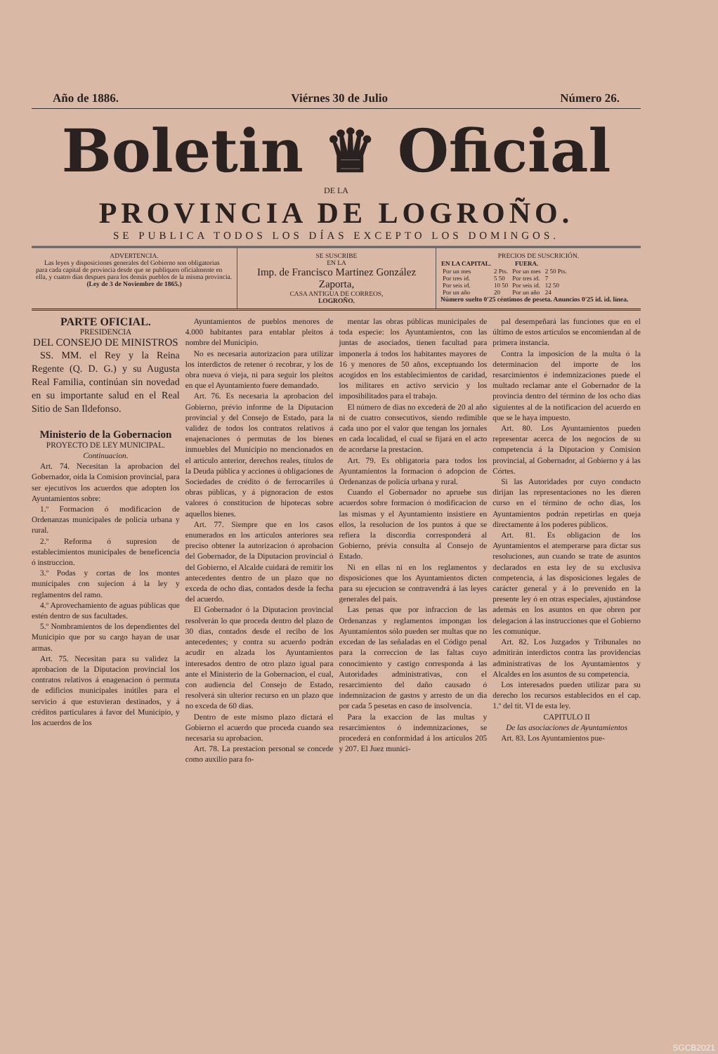Año de 1886. Viérnes 30 de Julio Número 26.
Boletin ♛ Oficial
DE LA
PROVINCIA DE LOGROÑO.
SE PUBLICA TODOS LOS DÍAS EXCEPTO LOS DOMINGOS.
ADVERTENCIA.
Las leyes y disposiciones generales del Gobierno son obligatorias para cada capital de provincia desde que se publiquen oficialmente en ella, y cuatro días despues para los demás pueblos de la misma provincia.
(Ley de 3 de Noviembre de 1865.)
SE SUSCRIBE
EN LA
Imp. de Francisco Martinez González Zaporta,
CASA ANTIGUA DE CORREOS,
LOGROÑO.
PRECIOS DE SUSCRICIÓN.
| EN LA CAPITAL. | | FUERA. | |
| --- | --- | --- | --- |
| Por un mes | 2 Pts. | Por un mes | 2 50 Pts. |
| Por tres id. | 5 50 | Por tres id. | 7 |
| Por seis id. | 10 50 | Por seis id. | 12 50 |
| Por un año | 20 | Por un año | 24 |
Número suelto 0'25 céntimos de peseta. Anuncios 0'25 id. id. línea.
PARTE OFICIAL.
PRESIDENCIA
DEL CONSEJO DE MINISTROS
SS. MM. el Rey y la Reina Regente (Q. D. G.) y su Augusta Real Familia, continúan sin novedad en su importante salud en el Real Sitio de San Ildefonso.
Ministerio de la Gobernacion
PROYECTO DE LEY MUNICIPAL.
Continuacion.
Art. 74. Necesitan la aprobacion del Gobernador, oida la Comision provincial, para ser ejecutivos los acuerdos que adopten los Ayuntamientos sobre:
1.º Formacion ó modificacion de Ordenanzas municipales de policía urbana y rural.
2.º Reforma ó supresion de establecimientos municipales de beneficencia ó instruccion.
3.º Podas y cortas de los montes municipales con sujecion á la ley y reglamentos del ramo.
4.º Aprovechamiento de aguas públicas que estén dentro de sus facultades.
5.º Nombramientos de los dependientes del Municipio que por su cargo hayan de usar armas.
Art. 75. Necesitan para su validez la aprobacion de la Diputacion provincial los contratos relativos á enagenacion ó permuta de edificios municipales inútiles para el servicio á que estuvieran destinados, y á créditos particulares á favor del Municipio, y los acuerdos de los
Ayuntamientos de pueblos menores de 4.000 habitantes para entablar pleitos á nombre del Municipio.
No es necesaria autorizacion para utilizar los interdictos de retener ó recobrar, y los de obra nueva ó vieja, ni para seguir los pleitos en que el Ayuntamiento fuere demandado.
Art. 76. Es necesaria la aprobacion del Gobierno, prévio informe de la Diputacion provincial y del Consejo de Estado, para la validez de todos los contratos relativos á enajenaciones ó permutas de los bienes inmuebles del Municipio no mencionados en el artículo anterior, derechos reales, títulos de la Deuda pública y acciones ú obligaciones de Sociedades de crédito ó de ferrocarriles ú obras públicas, y á pignoracion de estos valores ó constitucion de hipotecas sobre aquellos bienes.
Art. 77. Siempre que en los casos enumerados en los artículos anteriores sea preciso obtener la autorizacion ó aprobacion del Gobernador, de la Diputacion provincial ó del Gobierno, el Alcalde cuidará de remitir los antecedentes dentro de un plazo que no exceda de ocho dias, contados desde la fecha del acuerdo.
El Gobernador ó la Diputacion provincial resolverán lo que proceda dentro del plazo de 30 dias, contados desde el recibo de los antecedentes; y contra su acuerdo podrán acudir en alzada los Ayuntamientos interesados dentro de otro plazo igual para ante el Ministerio de la Gobernacion, el cual, con audiencia del Consejo de Estado, resolverá sin ulterior recurso en un plazo que no exceda de 60 dias.
Dentro de este mismo plazo dictará el Gobierno el acuerdo que proceda cuando sea necesaria su aprobacion.
Art. 78. La prestacion personal se concede como auxilio para fo-
mentar las obras públicas municipales de toda especie: los Ayuntamientos, con las juntas de asociados, tienen facultad para imponerla á todos los habitantes mayores de 16 y menores de 50 años, exceptuando los acogidos en los establecimientos de caridad, los militares en activo servicio y los imposibilitados para el trabajo.
El número de dias no excederá de 20 al año ni de cuatro consecutivos, siendo redimible cada uno por el valor que tengan los jornales en cada localidad, el cual se fijará en el acto de acordarse la prestacion.
Art. 79. Es obligatoria para todos los Ayuntamientos la formacion ó adopcion de Ordenanzas de policía urbana y rural.
Cuando el Gobernador no apruebe sus acuerdos sobre formacion ó modificacion de las mismas y el Ayuntamiento insistiere en ellos, la resolucion de los puntos á que se refiera la discordia corresponderá al Gobierno, prévia consulta al Consejo de Estado.
Ni en ellas ni en los reglamentos y disposiciones que los Ayuntamientos dicten para su ejecucion se contravendrá á las leyes generales del país.
Las penas que por infraccion de las Ordenanzas y reglamentos impongan los Ayuntamientos sólo pueden ser multas que no excedan de las señaladas en el Código penal para la correccion de las faltas cuyo conocimiento y castigo corresponda á las Autoridades administrativas, con el resarcimiento del daño causado ó indemnizacion de gastos y arresto de un dia por cada 5 pesetas en caso de insolvencia.
Para la exaccion de las multas y resarcimientos ó indemnizaciones, se procederá en conformidad á los artículos 205 y 207. El Juez munici-
pal desempeñará las funciones que en el último de estos artículos se encomiendan al de primera instancia.
Contra la imposicion de la multa ó la determinacion del importe de los resarcimientos é indemnizaciones puede el multado reclamar ante el Gobernador de la provincia dentro del término de los ocho dias siguientes al de la notificacion del acuerdo en que se le haya impuesto.
Art. 80. Los Ayuntamientos pueden representar acerca de los negocios de su competencia á la Diputacion y Comision provincial, al Gobernador, al Gobierno y á las Córtes.
Si las Autoridades por cuyo conducto dirijan las representaciones no les dieren curso en el término de ocho dias, los Ayuntamientos podrán repetirlas en queja directamente á los poderes públicos.
Art. 81. Es obligacion de los Ayuntamientos el atemperarse para dictar sus resoluciones, aun cuando se trate de asuntos declarados en esta ley de su exclusiva competencia, á las disposiciones legales de carácter general y á lo prevenido en la presente ley ó en otras especiales, ajustándose además en los asuntos en que obren por delegacion á las instrucciones que el Gobierno les comunique.
Art. 82. Los Juzgados y Tribunales no admitirán interdictos contra las providencias administrativas de los Ayuntamientos y Alcaldes en los asuntos de su competencia.
Los interesados pueden utilizar para su derecho los recursos establecidos en el cap. 1.º del tít. VI de esta ley.
CAPITULO II
De las asociaciones de Ayuntamientos
Art. 83. Los Ayuntamientos pue-
SGCB2021